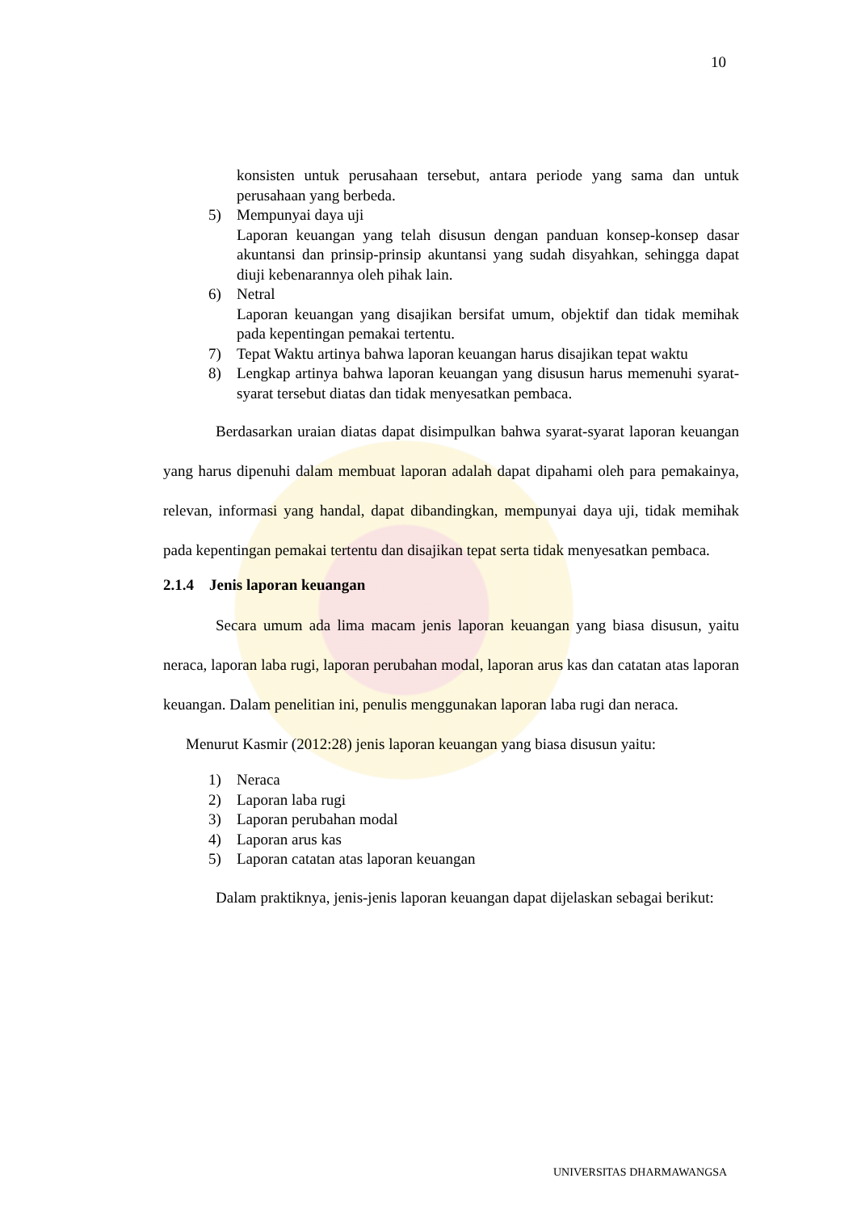10
konsisten untuk perusahaan tersebut, antara periode yang sama dan untuk perusahaan yang berbeda.
5) Mempunyai daya uji
Laporan keuangan yang telah disusun dengan panduan konsep-konsep dasar akuntansi dan prinsip-prinsip akuntansi yang sudah disyahkan, sehingga dapat diuji kebenarannya oleh pihak lain.
6) Netral
Laporan keuangan yang disajikan bersifat umum, objektif dan tidak memihak pada kepentingan pemakai tertentu.
7) Tepat Waktu artinya bahwa laporan keuangan harus disajikan tepat waktu
8) Lengkap artinya bahwa laporan keuangan yang disusun harus memenuhi syarat-syarat tersebut diatas dan tidak menyesatkan pembaca.
Berdasarkan uraian diatas dapat disimpulkan bahwa syarat-syarat laporan keuangan yang harus dipenuhi dalam membuat laporan adalah dapat dipahami oleh para pemakainya, relevan, informasi yang handal, dapat dibandingkan, mempunyai daya uji, tidak memihak pada kepentingan pemakai tertentu dan disajikan tepat serta tidak menyesatkan pembaca.
2.1.4 Jenis laporan keuangan
Secara umum ada lima macam jenis laporan keuangan yang biasa disusun, yaitu neraca, laporan laba rugi, laporan perubahan modal, laporan arus kas dan catatan atas laporan keuangan. Dalam penelitian ini, penulis menggunakan laporan laba rugi dan neraca.
Menurut Kasmir (2012:28) jenis laporan keuangan yang biasa disusun yaitu:
1) Neraca
2) Laporan laba rugi
3) Laporan perubahan modal
4) Laporan arus kas
5) Laporan catatan atas laporan keuangan
Dalam praktiknya, jenis-jenis laporan keuangan dapat dijelaskan sebagai berikut:
UNIVERSITAS DHARMAWANGSA